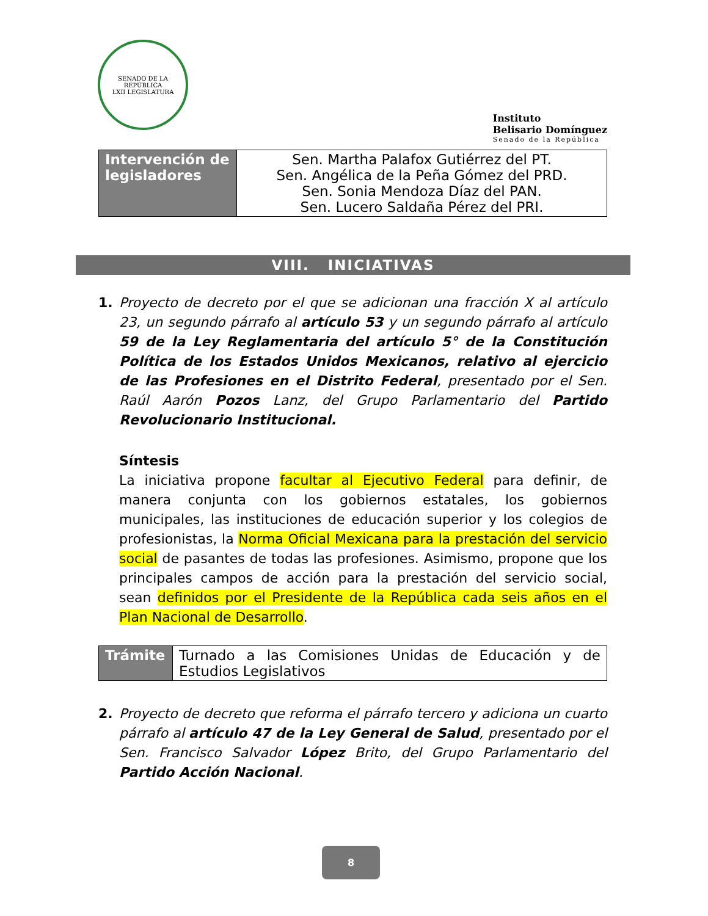SENADO DE LA REPÚBLICA
LXII LEGISLATURA
Instituto
Belisario Domínguez
Senado de la República
| Intervención de legisladores | Sen. Martha Palafox Gutiérrez del PT. Sen. Angélica de la Peña Gómez del PRD. Sen. Sonia Mendoza Díaz del PAN. Sen. Lucero Saldaña Pérez del PRI. |
VIII. INICIATIVAS
1. Proyecto de decreto por el que se adicionan una fracción X al artículo 23, un segundo párrafo al artículo 53 y un segundo párrafo al artículo 59 de la Ley Reglamentaria del artículo 5° de la Constitución Política de los Estados Unidos Mexicanos, relativo al ejercicio de las Profesiones en el Distrito Federal, presentado por el Sen. Raúl Aarón Pozos Lanz, del Grupo Parlamentario del Partido Revolucionario Institucional.
Síntesis
La iniciativa propone facultar al Ejecutivo Federal para definir, de manera conjunta con los gobiernos estatales, los gobiernos municipales, las instituciones de educación superior y los colegios de profesionistas, la Norma Oficial Mexicana para la prestación del servicio social de pasantes de todas las profesiones. Asimismo, propone que los principales campos de acción para la prestación del servicio social, sean definidos por el Presidente de la República cada seis años en el Plan Nacional de Desarrollo.
| Trámite | Turnado a las Comisiones Unidas de Educación y de Estudios Legislativos |
2. Proyecto de decreto que reforma el párrafo tercero y adiciona un cuarto párrafo al artículo 47 de la Ley General de Salud, presentado por el Sen. Francisco Salvador López Brito, del Grupo Parlamentario del Partido Acción Nacional.
8